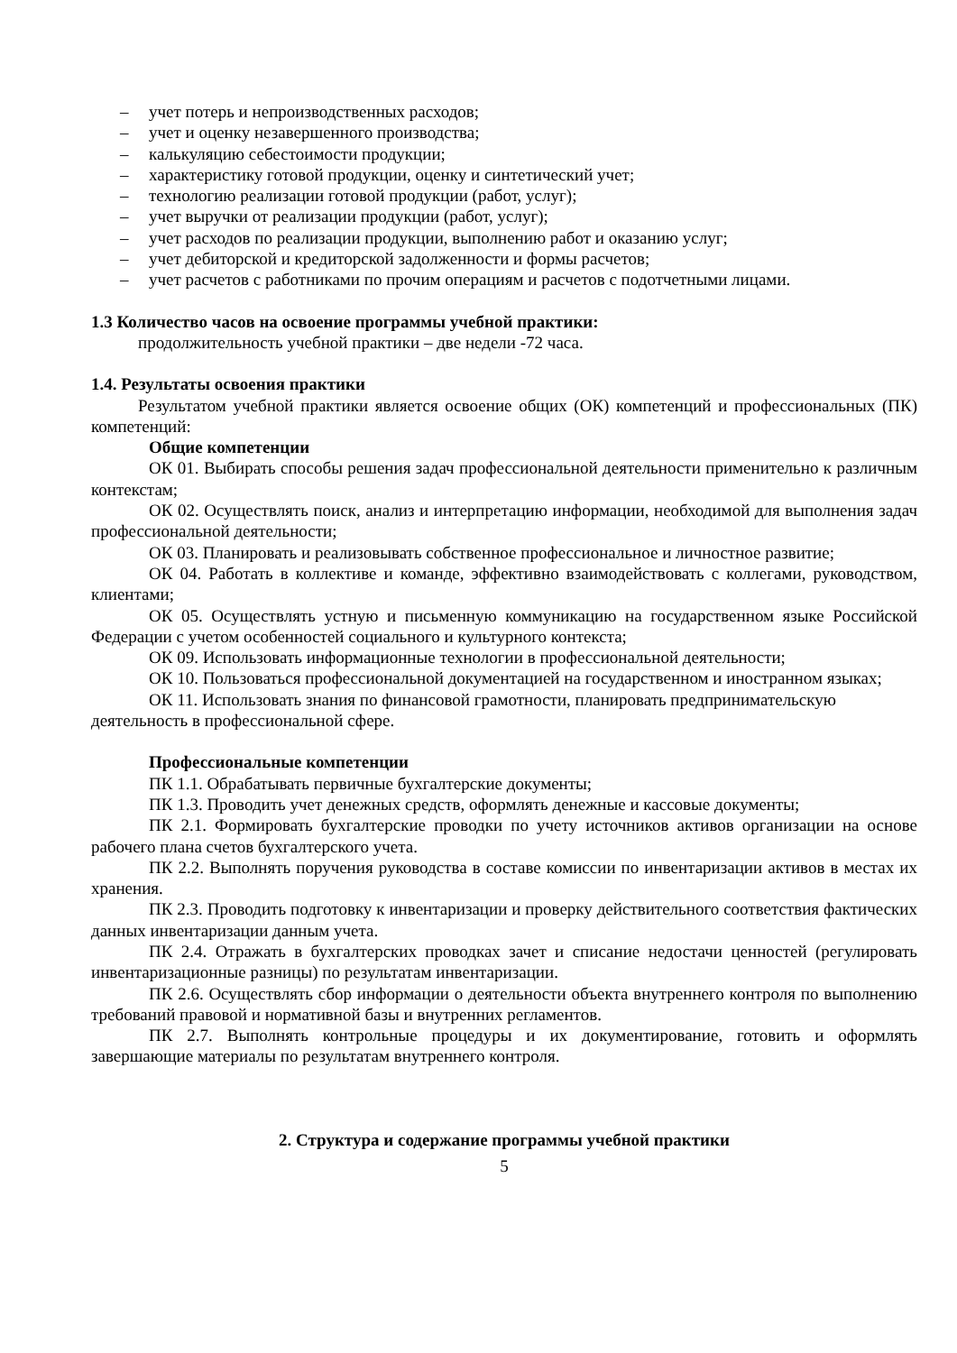– учет потерь и непроизводственных расходов;
– учет и оценку незавершенного производства;
– калькуляцию себестоимости продукции;
– характеристику готовой продукции, оценку и синтетический учет;
– технологию реализации готовой продукции (работ, услуг);
– учет выручки от реализации продукции (работ, услуг);
– учет расходов по реализации продукции, выполнению работ и оказанию услуг;
– учет дебиторской и кредиторской задолженности и формы расчетов;
– учет расчетов с работниками по прочим операциям и расчетов с подотчетными лицами.
1.3 Количество часов на освоение программы учебной практики:
продолжительность учебной практики – две недели -72 часа.
1.4. Результаты освоения практики
Результатом учебной практики является освоение общих (ОК) компетенций и профессиональных (ПК) компетенций:
Общие компетенции
ОК 01. Выбирать способы решения задач профессиональной деятельности применительно к различным контекстам;
ОК 02. Осуществлять поиск, анализ и интерпретацию информации, необходимой для выполнения задач профессиональной деятельности;
ОК 03. Планировать и реализовывать собственное профессиональное и личностное развитие;
ОК 04. Работать в коллективе и команде, эффективно взаимодействовать с коллегами, руководством, клиентами;
ОК 05. Осуществлять устную и письменную коммуникацию на государственном языке Российской Федерации с учетом особенностей социального и культурного контекста;
ОК 09. Использовать информационные технологии в профессиональной деятельности;
ОК 10. Пользоваться профессиональной документацией на государственном и иностранном языках;
ОК 11. Использовать знания по финансовой грамотности, планировать предпринимательскую деятельность в профессиональной сфере.
Профессиональные компетенции
ПК 1.1. Обрабатывать первичные бухгалтерские документы;
ПК 1.3. Проводить учет денежных средств, оформлять денежные и кассовые документы;
ПК 2.1. Формировать бухгалтерские проводки по учету источников активов организации на основе рабочего плана счетов бухгалтерского учета.
ПК 2.2. Выполнять поручения руководства в составе комиссии по инвентаризации активов в местах их хранения.
ПК 2.3. Проводить подготовку к инвентаризации и проверку действительного соответствия фактических данных инвентаризации данным учета.
ПК 2.4. Отражать в бухгалтерских проводках зачет и списание недостачи ценностей (регулировать инвентаризационные разницы) по результатам инвентаризации.
ПК 2.6. Осуществлять сбор информации о деятельности объекта внутреннего контроля по выполнению требований правовой и нормативной базы и внутренних регламентов.
ПК 2.7. Выполнять контрольные процедуры и их документирование, готовить и оформлять завершающие материалы по результатам внутреннего контроля.
2. Структура и содержание программы учебной практики
5